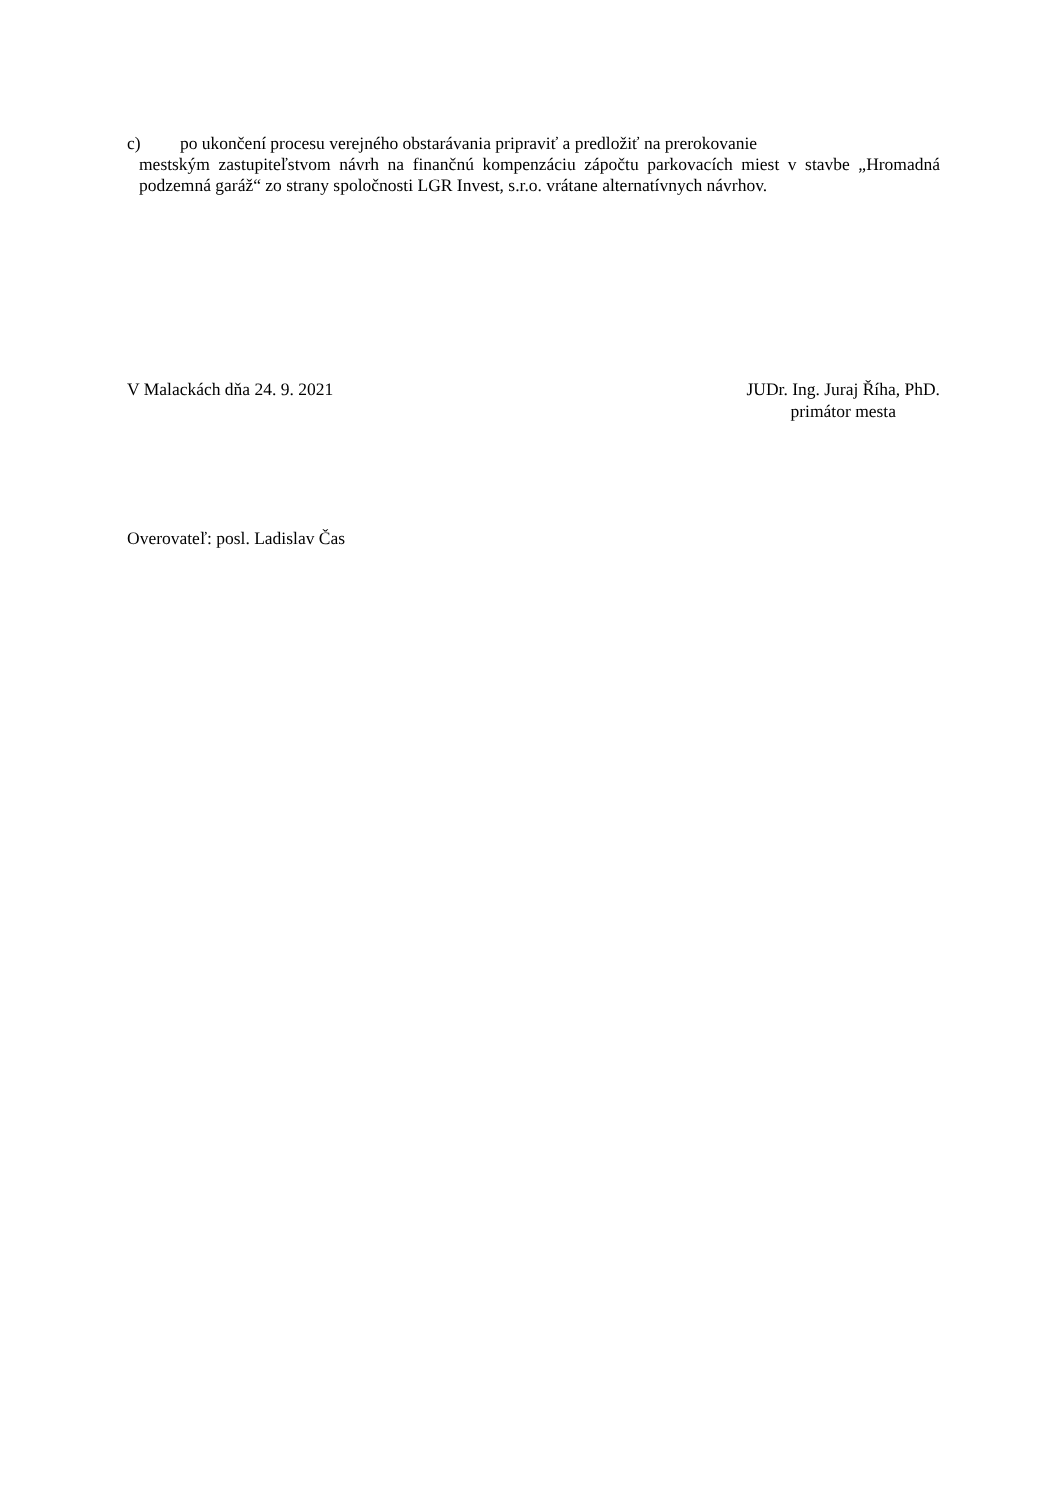c) po ukončení procesu verejného obstarávania pripraviť a predložiť na prerokovanie
mestským zastupiteľstvom návrh na finančnú kompenzáciu zápočtu parkovacích miest v stavbe „Hromadná podzemná garáž“ zo strany spoločnosti LGR Invest, s.r.o. vrátane alternatívnych návrhov.
V Malackách dňa 24. 9. 2021 JUDr. Ing. Juraj Říha, PhD.
primátor mesta
Overovateľ: posl. Ladislav Čas